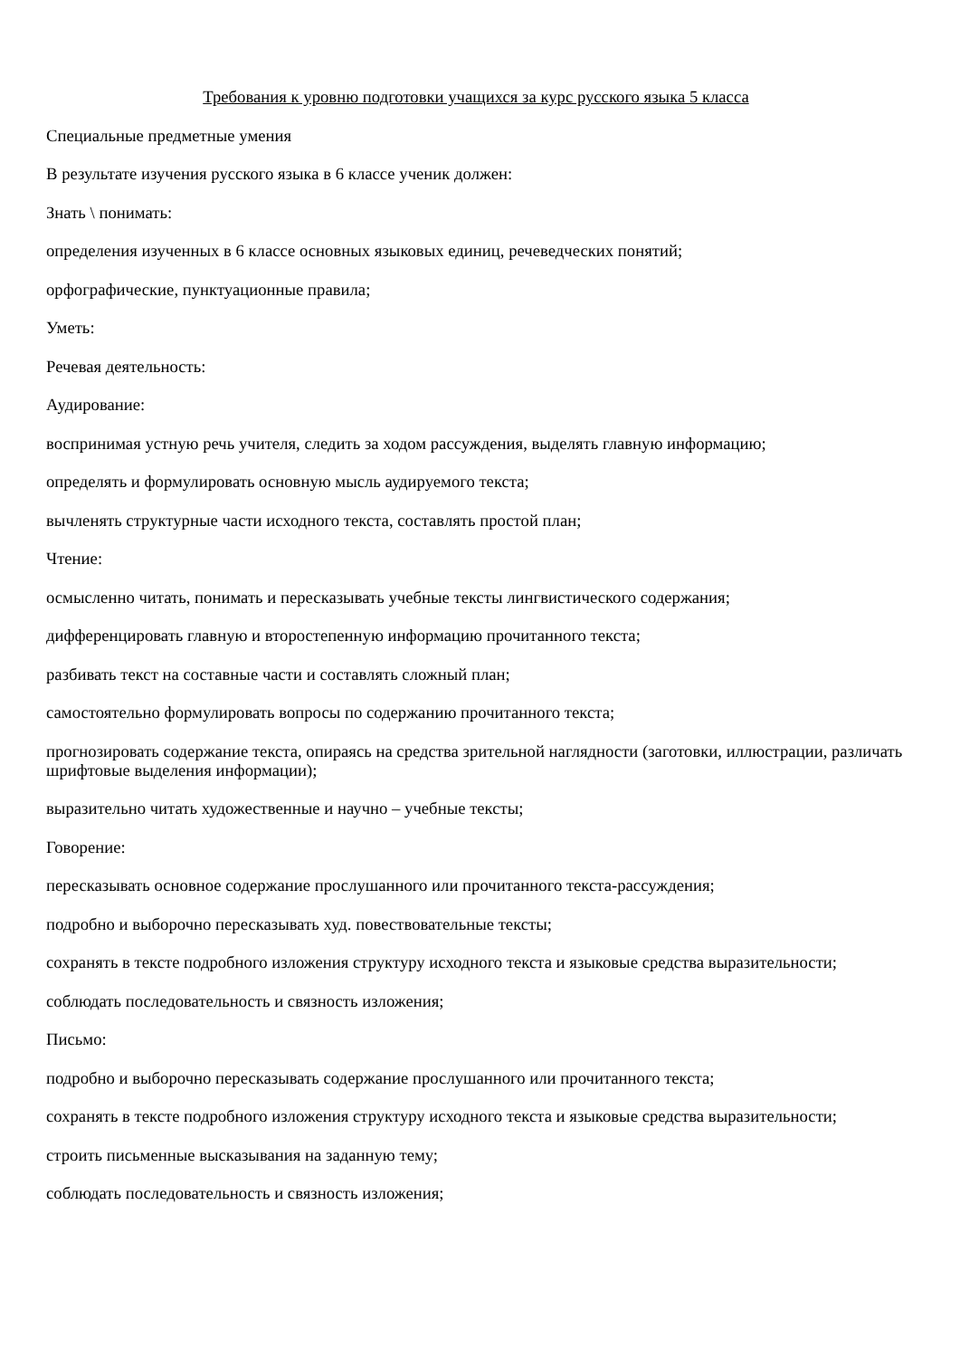Требования к уровню подготовки учащихся за курс русского языка 5 класса
Специальные предметные умения
В результате изучения русского языка в 6 классе ученик должен:
Знать \ понимать:
определения изученных в 6 классе основных языковых единиц, речеведческих понятий;
орфографические, пунктуационные правила;
Уметь:
Речевая деятельность:
Аудирование:
воспринимая устную речь учителя, следить за ходом рассуждения, выделять главную информацию;
определять и формулировать основную мысль аудируемого текста;
вычленять структурные части исходного текста, составлять простой план;
Чтение:
осмысленно читать, понимать и пересказывать учебные тексты лингвистического содержания;
дифференцировать главную и второстепенную информацию прочитанного текста;
разбивать текст на составные части и составлять сложный план;
самостоятельно формулировать вопросы по содержанию прочитанного текста;
прогнозировать содержание текста, опираясь на средства зрительной наглядности (заготовки, иллюстрации, различать шрифтовые выделения информации);
выразительно читать художественные и научно – учебные тексты;
Говорение:
пересказывать основное содержание прослушанного или прочитанного текста-рассуждения;
подробно и выборочно пересказывать худ. повествовательные тексты;
сохранять в тексте подробного изложения структуру исходного текста и языковые средства выразительности;
соблюдать последовательность и связность изложения;
Письмо:
подробно и выборочно пересказывать содержание прослушанного или прочитанного текста;
сохранять в тексте подробного изложения структуру исходного текста и языковые средства выразительности;
строить письменные высказывания на заданную тему;
соблюдать последовательность и связность изложения;